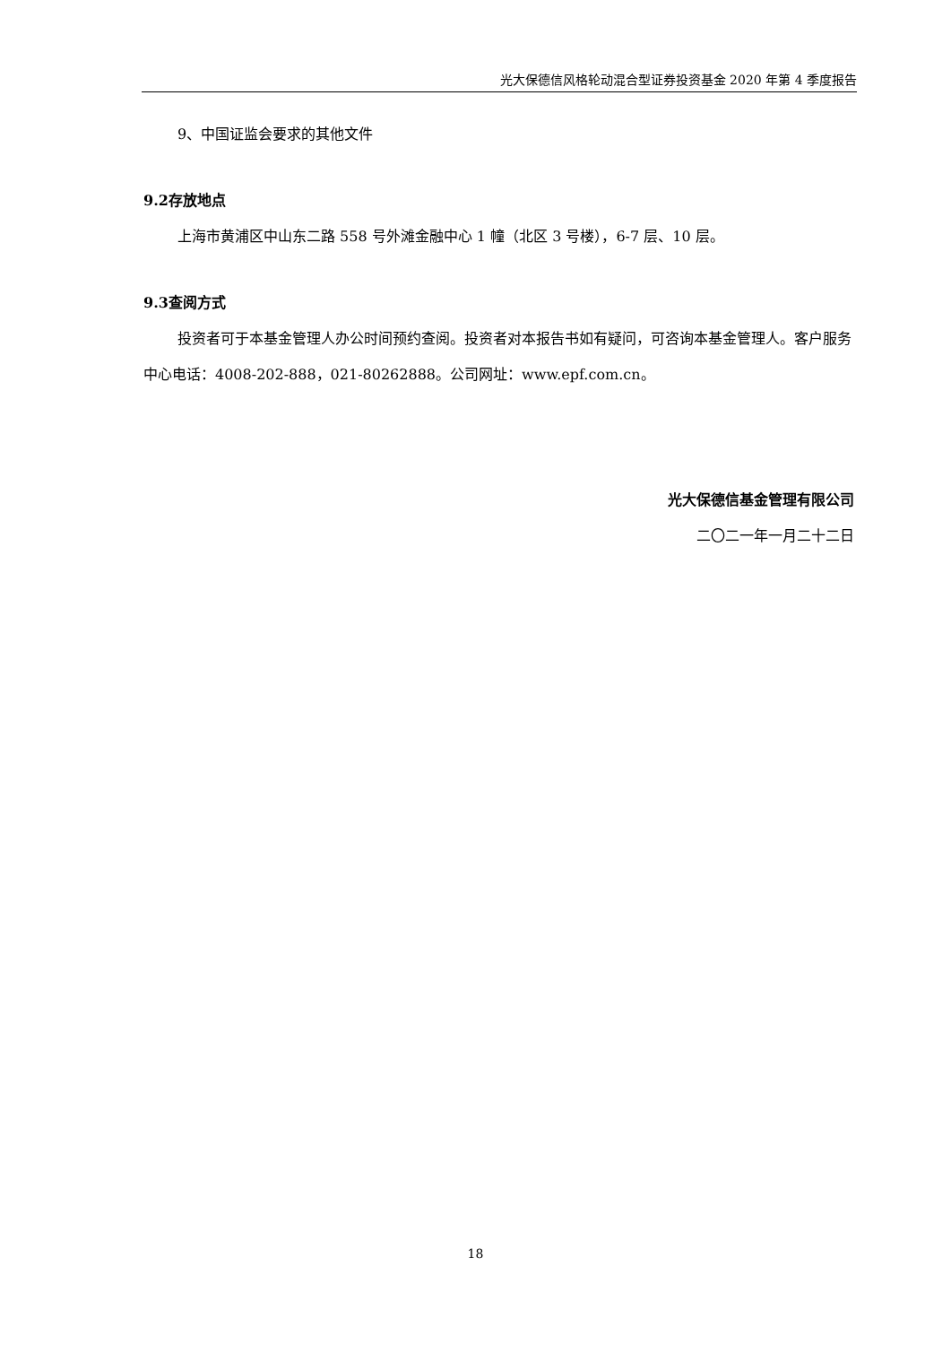光大保德信风格轮动混合型证券投资基金 2020 年第 4 季度报告
9、中国证监会要求的其他文件
9.2存放地点
上海市黄浦区中山东二路 558 号外滩金融中心 1 幢（北区 3 号楼），6-7 层、10 层。
9.3查阅方式
投资者可于本基金管理人办公时间预约查阅。投资者对本报告书如有疑问，可咨询本基金管理人。客户服务中心电话：4008-202-888，021-80262888。公司网址：www.epf.com.cn。
光大保德信基金管理有限公司
二〇二一年一月二十二日
18